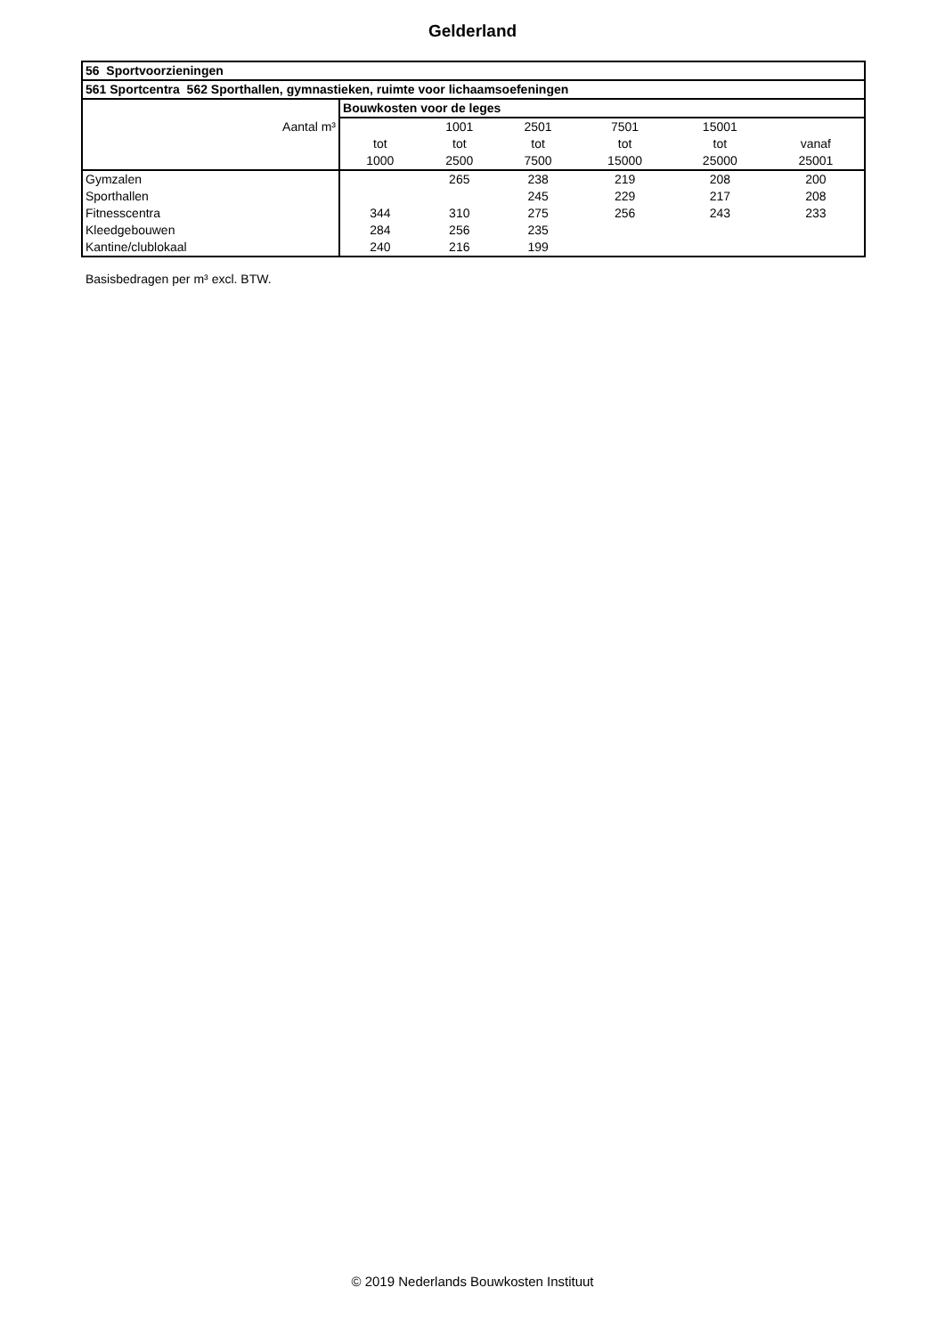Gelderland
| 56 Sportvoorzieningen | | | | | | |
| --- | --- | --- | --- | --- | --- | --- |
| 561 Sportcentra 562 Sporthallen, gymnastieken, ruimte voor lichaamsoefeningen | | | | | | |
| | Bouwkosten voor de leges | | | | | |
| Aantal m³ | | 1001 | 2501 | 7501 | 15001 | |
| | tot | tot | tot | tot | tot | vanaf |
| | 1000 | 2500 | 7500 | 15000 | 25000 | 25001 |
| Gymzalen | | 265 | 238 | 219 | 208 | 200 |
| Sporthallen | | | 245 | 229 | 217 | 208 |
| Fitnesscentra | 344 | 310 | 275 | 256 | 243 | 233 |
| Kleedgebouwen | 284 | 256 | 235 | | | |
| Kantine/clublokaal | 240 | 216 | 199 | | | |
Basisbedragen per m³ excl. BTW.
© 2019 Nederlands Bouwkosten Instituut